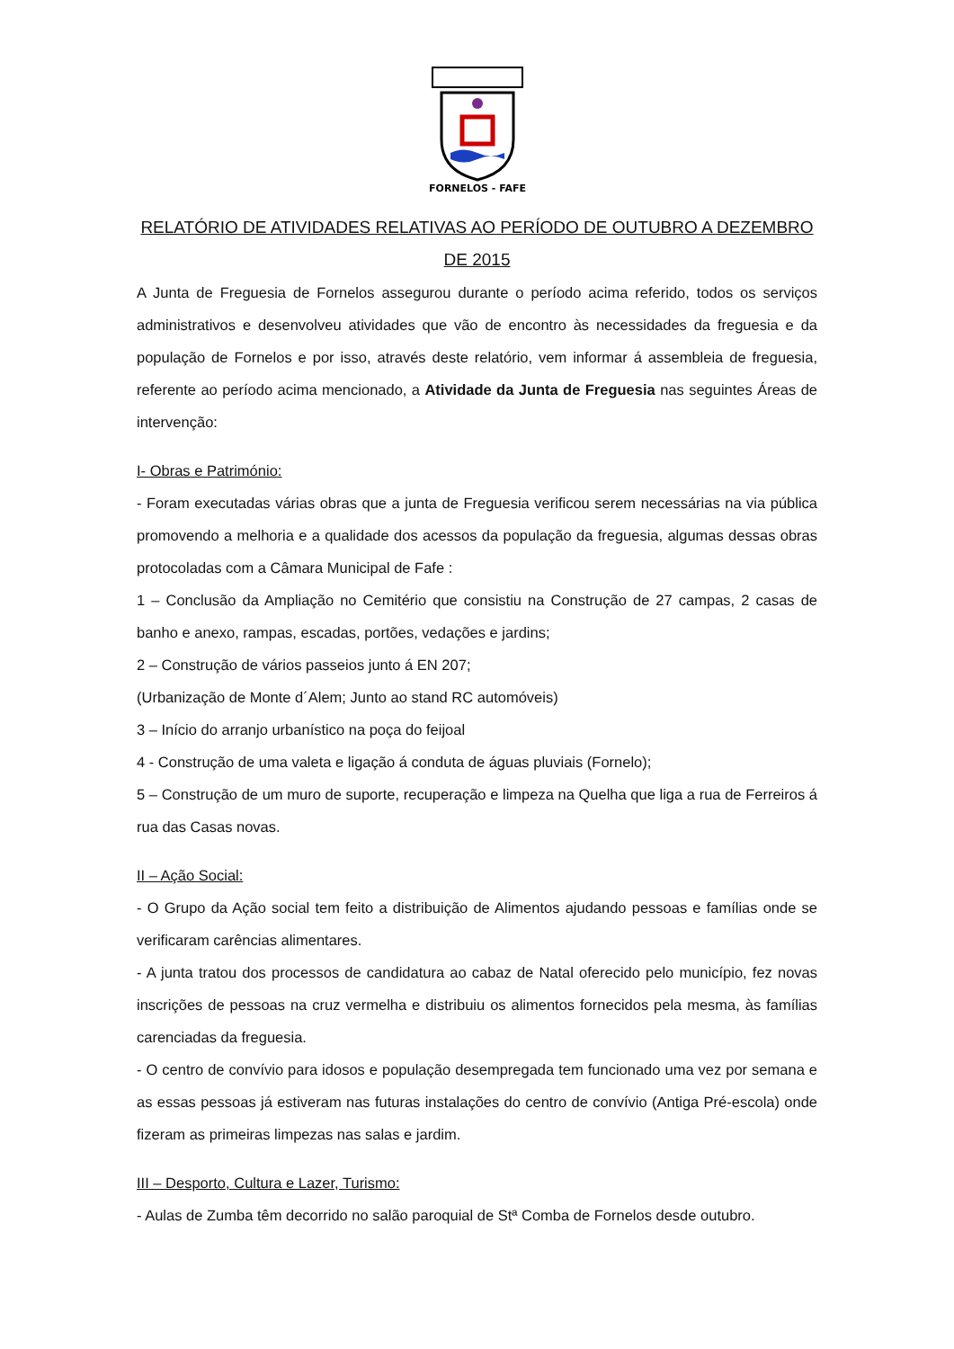FORNELOS - FAFE
RELATÓRIO DE ATIVIDADES RELATIVAS AO PERÍODO DE OUTUBRO A DEZEMBRO DE 2015
A Junta de Freguesia de Fornelos assegurou durante o período acima referido, todos os serviços administrativos e desenvolveu atividades que vão de encontro às necessidades da freguesia e da população de Fornelos e por isso, através deste relatório, vem informar á assembleia de freguesia, referente ao período acima mencionado, a Atividade da Junta de Freguesia nas seguintes Áreas de intervenção:
I- Obras e Património:
- Foram executadas várias obras que a junta de Freguesia verificou serem necessárias na via pública promovendo a melhoria e a qualidade dos acessos da população da freguesia, algumas dessas obras protocoladas com a Câmara Municipal de Fafe :
1 – Conclusão da Ampliação no Cemitério que consistiu na Construção de 27 campas, 2 casas de banho e anexo, rampas, escadas, portões, vedações e jardins;
2 – Construção de vários passeios junto á EN 207;
(Urbanização de Monte d´Alem; Junto ao stand RC automóveis)
3 – Início do arranjo urbanístico na poça do feijoal
4 - Construção de uma valeta e ligação á conduta de águas pluviais (Fornelo);
5 – Construção de um muro de suporte, recuperação e limpeza na Quelha que liga a rua de Ferreiros á rua das Casas novas.
II – Ação Social:
- O Grupo da Ação social tem feito a distribuição de Alimentos ajudando pessoas e famílias onde se verificaram carências alimentares.
- A junta tratou dos processos de candidatura ao cabaz de Natal oferecido pelo município, fez novas inscrições de pessoas na cruz vermelha e distribuiu os alimentos fornecidos pela mesma, às famílias carenciadas da freguesia.
- O centro de convívio para idosos e população desempregada tem funcionado uma vez por semana e as essas pessoas já estiveram nas futuras instalações do centro de convívio (Antiga Pré-escola) onde fizeram as primeiras limpezas nas salas e jardim.
III – Desporto, Cultura e Lazer, Turismo:
- Aulas de Zumba têm decorrido no salão paroquial de Stª Comba de Fornelos desde outubro.